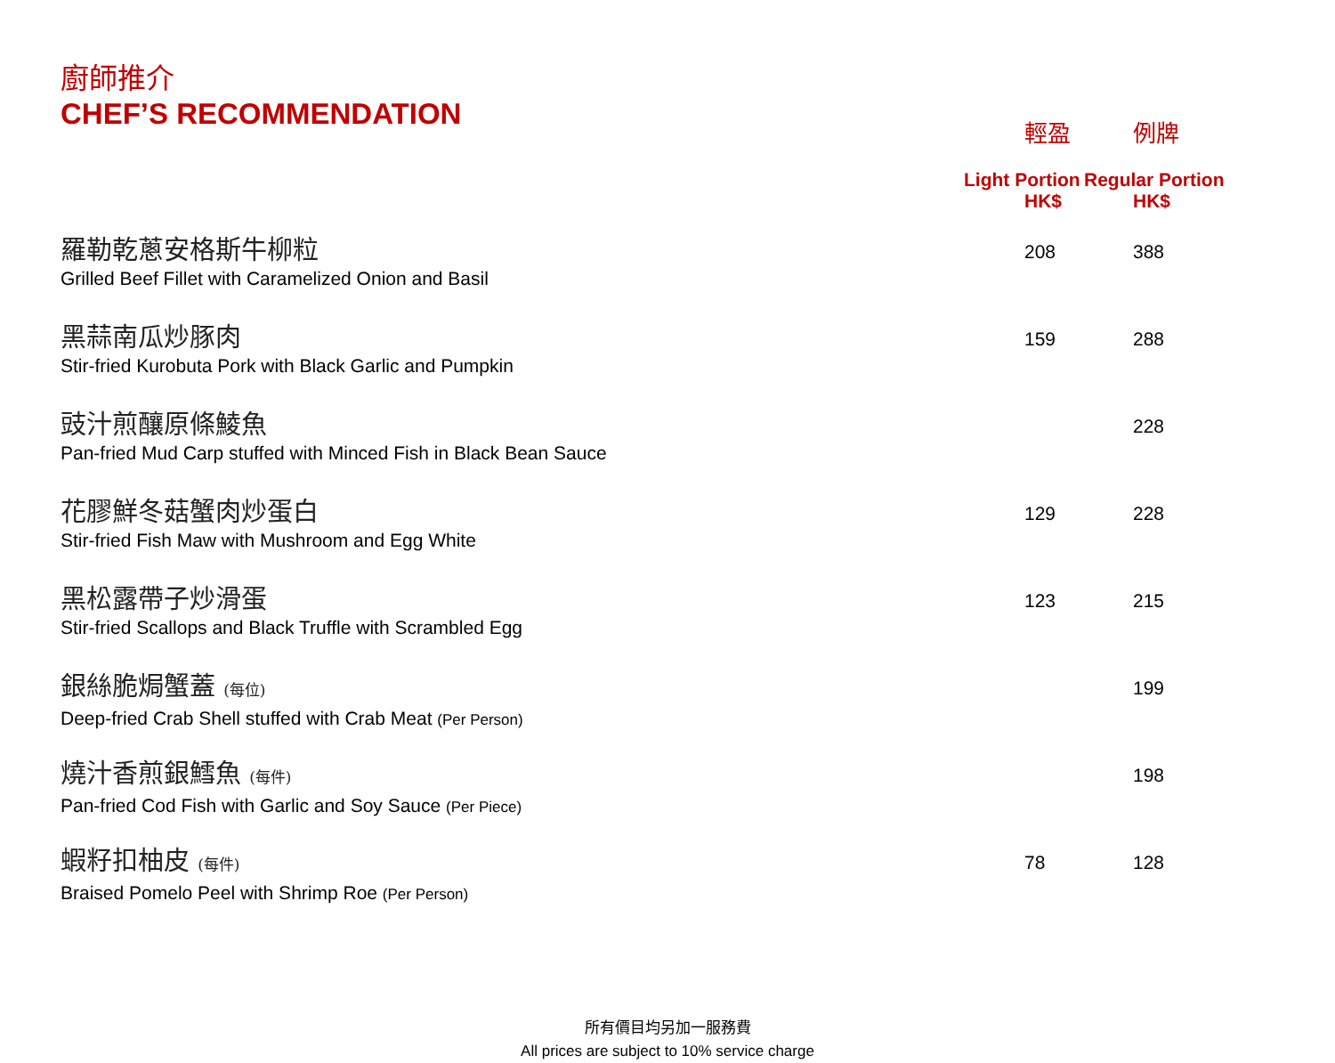廚師推介
CHEF’S RECOMMENDATION
| | 輕盈 Light Portion HK$ | 例牌 Regular Portion HK$ |
| --- | --- | --- |
| 羅勒乾蔥安格斯牛柳粒 Grilled Beef Fillet with Caramelized Onion and Basil | 208 | 388 |
| 黑蒜南瓜炒豚肉 Stir-fried Kurobuta Pork with Black Garlic and Pumpkin | 159 | 288 |
| 豉汁煎釀原條鯪魚 Pan-fried Mud Carp stuffed with Minced Fish in Black Bean Sauce | | 228 |
| 花膠鮮冬菇蟹肉炒蛋白 Stir-fried Fish Maw with Mushroom and Egg White | 129 | 228 |
| 黑松露帶子炒滑蛋 Stir-fried Scallops and Black Truffle with Scrambled Egg | 123 | 215 |
| 銀絲脆焗蟹蓋 (每位) Deep-fried Crab Shell stuffed with Crab Meat (Per Person) | | 199 |
| 燒汁香煎銀鱈魚 (每件) Pan-fried Cod Fish with Garlic and Soy Sauce (Per Piece) | | 198 |
| 蝦籽扣柚皮 (每件) Braised Pomelo Peel with Shrimp Roe (Per Person) | 78 | 128 |
所有價目均另加一服務費
All prices are subject to 10% service charge